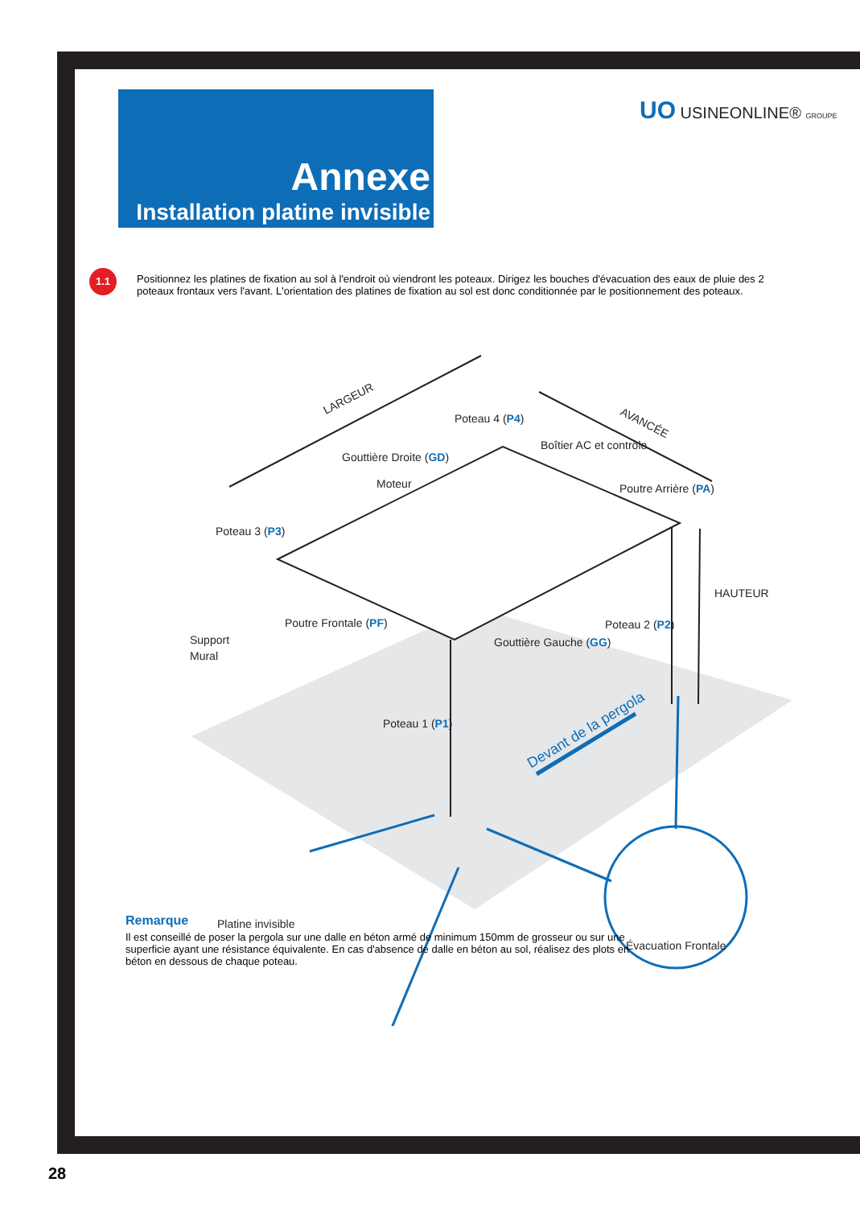Annexe
Installation platine invisible
UO USINEONLINE® GROUPE
1.1
Positionnez les platines de fixation au sol à l'endroit où viendront les poteaux. Dirigez les bouches d'évacuation des eaux de pluie des 2 poteaux frontaux vers l'avant. L'orientation des platines de fixation au sol est donc conditionnée par le positionnement des poteaux.
LARGEUR
AVANCÉE
Poteau 4 (P4)
Boîtier AC et contrôle
Gouttière Droite (GD)
Moteur
Poutre Arrière (PA)
Poteau 3 (P3)
HAUTEUR
Poutre Frontale (PF)
Poteau 2 (P2)
Support
Mural
Gouttière Gauche (GG)
Poteau 1 (P1)
Devant de la pergola
Platine invisible
Évacuation Frontale
Remarque
Il est conseillé de poser la pergola sur une dalle en béton armé de minimum 150mm de grosseur ou sur une superficie ayant une résistance équivalente. En cas d'absence de dalle en béton au sol, réalisez des plots en béton en dessous de chaque poteau.
28